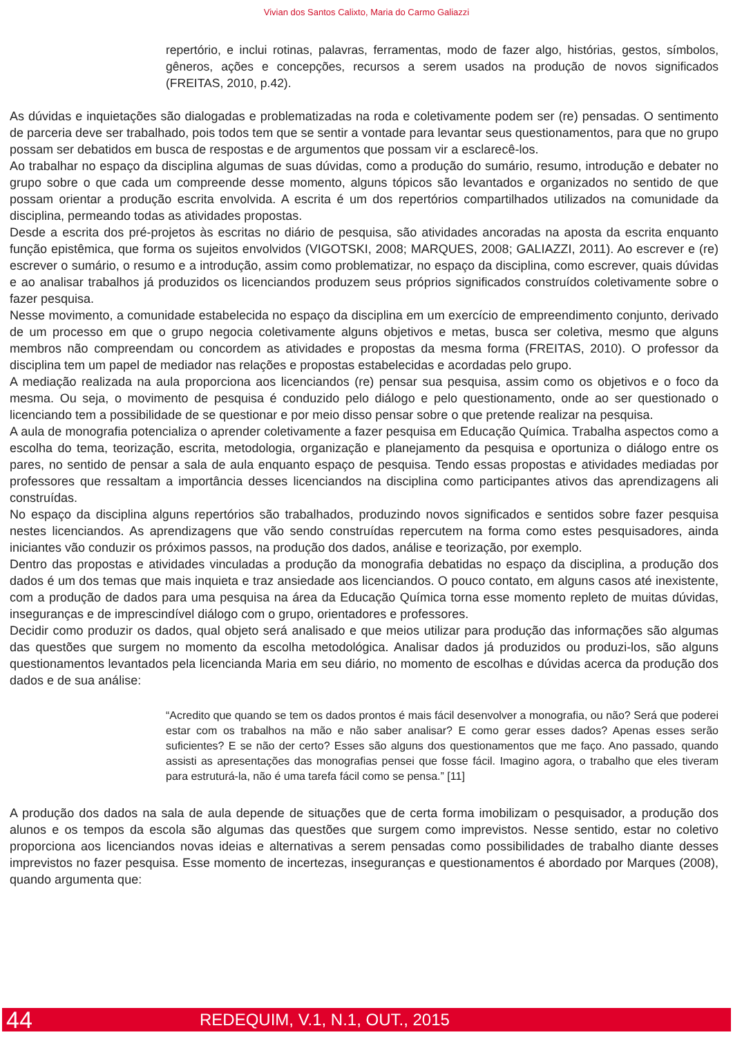Vivian dos Santos Calixto, Maria do Carmo Galiazzi
repertório, e inclui rotinas, palavras, ferramentas, modo de fazer algo, histórias, gestos, símbolos, gêneros, ações e concepções, recursos a serem usados na produção de novos significados (FREITAS, 2010, p.42).
As dúvidas e inquietações são dialogadas e problematizadas na roda e coletivamente podem ser (re) pensadas. O sentimento de parceria deve ser trabalhado, pois todos tem que se sentir a vontade para levantar seus questionamentos, para que no grupo possam ser debatidos em busca de respostas e de argumentos que possam vir a esclarecê-los.
Ao trabalhar no espaço da disciplina algumas de suas dúvidas, como a produção do sumário, resumo, introdução e debater no grupo sobre o que cada um compreende desse momento, alguns tópicos são levantados e organizados no sentido de que possam orientar a produção escrita envolvida. A escrita é um dos repertórios compartilhados utilizados na comunidade da disciplina, permeando todas as atividades propostas.
Desde a escrita dos pré-projetos às escritas no diário de pesquisa, são atividades ancoradas na aposta da escrita enquanto função epistêmica, que forma os sujeitos envolvidos (VIGOTSKI, 2008; MARQUES, 2008; GALIAZZI, 2011). Ao escrever e (re) escrever o sumário, o resumo e a introdução, assim como problematizar, no espaço da disciplina, como escrever, quais dúvidas e ao analisar trabalhos já produzidos os licenciandos produzem seus próprios significados construídos coletivamente sobre o fazer pesquisa.
Nesse movimento, a comunidade estabelecida no espaço da disciplina em um exercício de empreendimento conjunto, derivado de um processo em que o grupo negocia coletivamente alguns objetivos e metas, busca ser coletiva, mesmo que alguns membros não compreendam ou concordem as atividades e propostas da mesma forma (FREITAS, 2010). O professor da disciplina tem um papel de mediador nas relações e propostas estabelecidas e acordadas pelo grupo.
A mediação realizada na aula proporciona aos licenciandos (re) pensar sua pesquisa, assim como os objetivos e o foco da mesma. Ou seja, o movimento de pesquisa é conduzido pelo diálogo e pelo questionamento, onde ao ser questionado o licenciando tem a possibilidade de se questionar e por meio disso pensar sobre o que pretende realizar na pesquisa.
A aula de monografia potencializa o aprender coletivamente a fazer pesquisa em Educação Química. Trabalha aspectos como a escolha do tema, teorização, escrita, metodologia, organização e planejamento da pesquisa e oportuniza o diálogo entre os pares, no sentido de pensar a sala de aula enquanto espaço de pesquisa. Tendo essas propostas e atividades mediadas por professores que ressaltam a importância desses licenciandos na disciplina como participantes ativos das aprendizagens ali construídas.
No espaço da disciplina alguns repertórios são trabalhados, produzindo novos significados e sentidos sobre fazer pesquisa nestes licenciandos. As aprendizagens que vão sendo construídas repercutem na forma como estes pesquisadores, ainda iniciantes vão conduzir os próximos passos, na produção dos dados, análise e teorização, por exemplo.
Dentro das propostas e atividades vinculadas a produção da monografia debatidas no espaço da disciplina, a produção dos dados é um dos temas que mais inquieta e traz ansiedade aos licenciandos. O pouco contato, em alguns casos até inexistente, com a produção de dados para uma pesquisa na área da Educação Química torna esse momento repleto de muitas dúvidas, inseguranças e de imprescindível diálogo com o grupo, orientadores e professores.
Decidir como produzir os dados, qual objeto será analisado e que meios utilizar para produção das informações são algumas das questões que surgem no momento da escolha metodológica. Analisar dados já produzidos ou produzi-los, são alguns questionamentos levantados pela licencianda Maria em seu diário, no momento de escolhas e dúvidas acerca da produção dos dados e de sua análise:
“Acredito que quando se tem os dados prontos é mais fácil desenvolver a monografia, ou não? Será que poderei estar com os trabalhos na mão e não saber analisar? E como gerar esses dados? Apenas esses serão suficientes? E se não der certo? Esses são alguns dos questionamentos que me faço. Ano passado, quando assisti as apresentações das monografias pensei que fosse fácil. Imagino agora, o trabalho que eles tiveram para estruturá-la, não é uma tarefa fácil como se pensa.” [11]
A produção dos dados na sala de aula depende de situações que de certa forma imobilizam o pesquisador, a produção dos alunos e os tempos da escola são algumas das questões que surgem como imprevistos. Nesse sentido, estar no coletivo proporciona aos licenciandos novas ideias e alternativas a serem pensadas como possibilidades de trabalho diante desses imprevistos no fazer pesquisa. Esse momento de incertezas, inseguranças e questionamentos é abordado por Marques (2008), quando argumenta que:
44 REDEQUIM, V.1, N.1, OUT., 2015